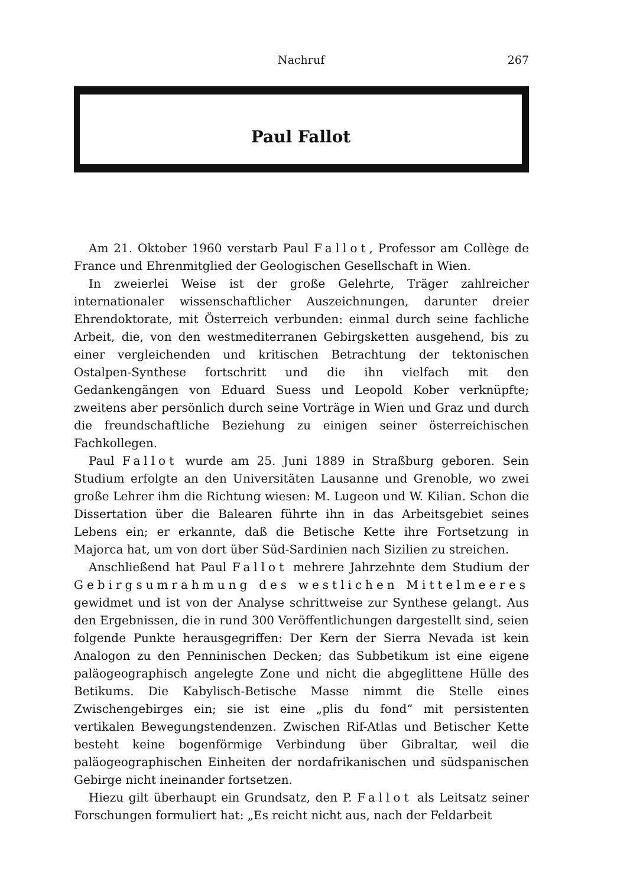Nachruf 267
Paul Fallot
Am 21. Oktober 1960 verstarb Paul Fallot, Professor am Collège de France und Ehrenmitglied der Geologischen Gesellschaft in Wien.
In zweierlei Weise ist der große Gelehrte, Träger zahlreicher internationaler wissenschaftlicher Auszeichnungen, darunter dreier Ehrendoktorate, mit Österreich verbunden: einmal durch seine fachliche Arbeit, die, von den westmediterranen Gebirgsketten ausgehend, bis zu einer vergleichenden und kritischen Betrachtung der tektonischen Ostalpen-Synthese fortschritt und die ihn vielfach mit den Gedankengängen von Eduard Suess und Leopold Kober verknüpfte; zweitens aber persönlich durch seine Vorträge in Wien und Graz und durch die freundschaftliche Beziehung zu einigen seiner österreichischen Fachkollegen.
Paul Fallot wurde am 25. Juni 1889 in Straßburg geboren. Sein Studium erfolgte an den Universitäten Lausanne und Grenoble, wo zwei große Lehrer ihm die Richtung wiesen: M. Lugeon und W. Kilian. Schon die Dissertation über die Balearen führte ihn in das Arbeitsgebiet seines Lebens ein; er erkannte, daß die Betische Kette ihre Fortsetzung in Majorca hat, um von dort über Süd-Sardinien nach Sizilien zu streichen.
Anschließend hat Paul Fallot mehrere Jahrzehnte dem Studium der Gebirgsumrahmung des westlichen Mittelmeeres gewidmet und ist von der Analyse schrittweise zur Synthese gelangt. Aus den Ergebnissen, die in rund 300 Veröffentlichungen dargestellt sind, seien folgende Punkte herausgegriffen: Der Kern der Sierra Nevada ist kein Analogon zu den Penninischen Decken; das Subbetikum ist eine eigene paläogeographisch angelegte Zone und nicht die abgeglittene Hülle des Betikums. Die Kabylisch-Betische Masse nimmt die Stelle eines Zwischengebirges ein; sie ist eine „plis du fond“ mit persistenten vertikalen Bewegungstendenzen. Zwischen Rif-Atlas und Betischer Kette besteht keine bogenförmige Verbindung über Gibraltar, weil die paläogeographischen Einheiten der nordafrikanischen und südspanischen Gebirge nicht ineinander fortsetzen.
Hiezu gilt überhaupt ein Grundsatz, den P. Fallot als Leitsatz seiner Forschungen formuliert hat: „Es reicht nicht aus, nach der Feldarbeit